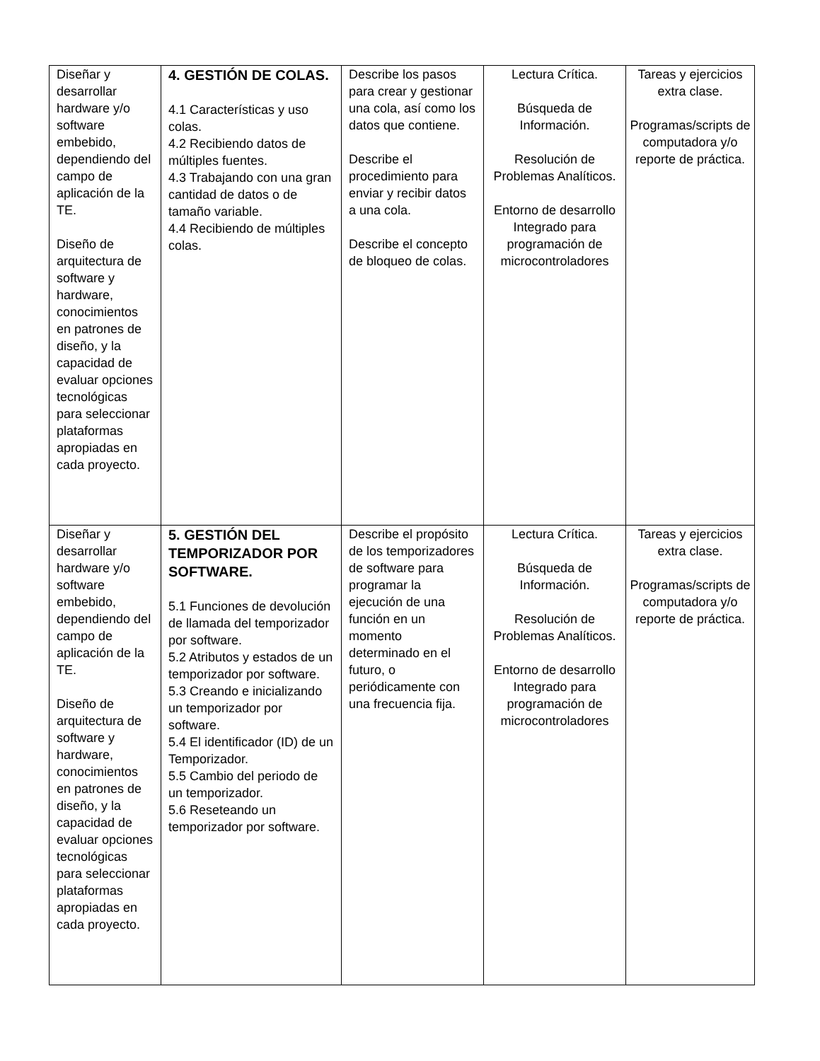| Diseñar y desarrollar hardware y/o software embebido, dependiendo del campo de aplicación de la TE. Diseño de arquitectura de software y hardware, conocimientos en patrones de diseño, y la capacidad de evaluar opciones tecnológicas para seleccionar plataformas apropiadas en cada proyecto. | 4. GESTIÓN DE COLAS. 4.1 Características y uso colas. 4.2 Recibiendo datos de múltiples fuentes. 4.3 Trabajando con una gran cantidad de datos o de tamaño variable. 4.4 Recibiendo de múltiples colas. | Describe los pasos para crear y gestionar una cola, así como los datos que contiene. Describe el procedimiento para enviar y recibir datos a una cola. Describe el concepto de bloqueo de colas. | Lectura Crítica. Búsqueda de Información. Resolución de Problemas Analíticos. Entorno de desarrollo Integrado para programación de microcontroladores | Tareas y ejercicios extra clase. Programas/scripts de computadora y/o reporte de práctica. |
| Diseñar y desarrollar hardware y/o software embebido, dependiendo del campo de aplicación de la TE. Diseño de arquitectura de software y hardware, conocimientos en patrones de diseño, y la capacidad de evaluar opciones tecnológicas para seleccionar plataformas apropiadas en cada proyecto. | 5. GESTIÓN DEL TEMPORIZADOR POR SOFTWARE. 5.1 Funciones de devolución de llamada del temporizador por software. 5.2 Atributos y estados de un temporizador por software. 5.3 Creando e inicializando un temporizador por software. 5.4 El identificador (ID) de un Temporizador. 5.5 Cambio del periodo de un temporizador. 5.6 Reseteando un temporizador por software. | Describe el propósito de los temporizadores de software para programar la ejecución de una función en un momento determinado en el futuro, o periódicamente con una frecuencia fija. | Lectura Crítica. Búsqueda de Información. Resolución de Problemas Analíticos. Entorno de desarrollo Integrado para programación de microcontroladores | Tareas y ejercicios extra clase. Programas/scripts de computadora y/o reporte de práctica. |